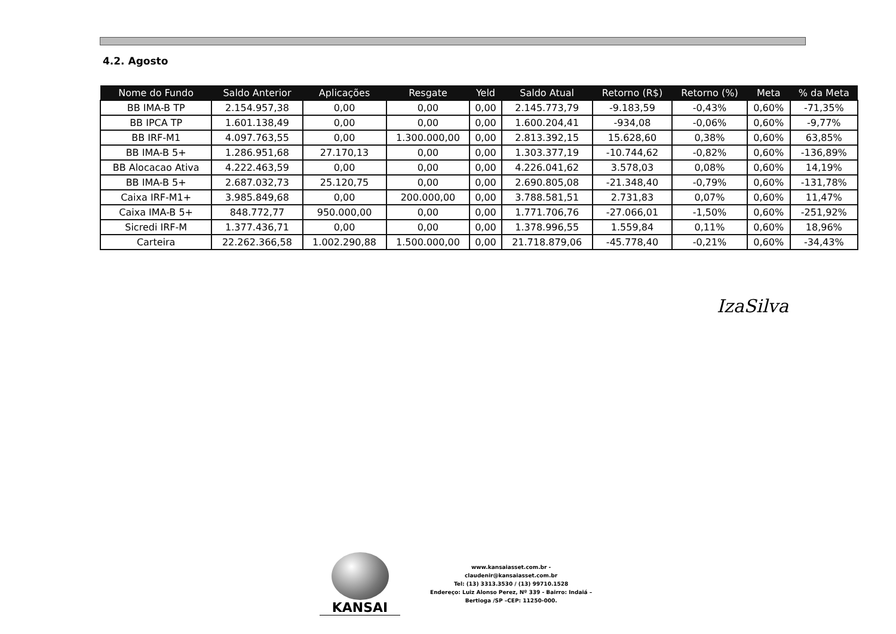4.2. Agosto
| Nome do Fundo | Saldo Anterior | Aplicações | Resgate | Yeld | Saldo Atual | Retorno (R$) | Retorno (%) | Meta | % da Meta |
| --- | --- | --- | --- | --- | --- | --- | --- | --- | --- |
| BB IMA-B TP | 2.154.957,38 | 0,00 | 0,00 | 0,00 | 2.145.773,79 | -9.183,59 | -0,43% | 0,60% | -71,35% |
| BB IPCA TP | 1.601.138,49 | 0,00 | 0,00 | 0,00 | 1.600.204,41 | -934,08 | -0,06% | 0,60% | -9,77% |
| BB IRF-M1 | 4.097.763,55 | 0,00 | 1.300.000,00 | 0,00 | 2.813.392,15 | 15.628,60 | 0,38% | 0,60% | 63,85% |
| BB IMA-B 5+ | 1.286.951,68 | 27.170,13 | 0,00 | 0,00 | 1.303.377,19 | -10.744,62 | -0,82% | 0,60% | -136,89% |
| BB Alocacao Ativa | 4.222.463,59 | 0,00 | 0,00 | 0,00 | 4.226.041,62 | 3.578,03 | 0,08% | 0,60% | 14,19% |
| BB IMA-B 5+ | 2.687.032,73 | 25.120,75 | 0,00 | 0,00 | 2.690.805,08 | -21.348,40 | -0,79% | 0,60% | -131,78% |
| Caixa IRF-M1+ | 3.985.849,68 | 0,00 | 200.000,00 | 0,00 | 3.788.581,51 | 2.731,83 | 0,07% | 0,60% | 11,47% |
| Caixa IMA-B 5+ | 848.772,77 | 950.000,00 | 0,00 | 0,00 | 1.771.706,76 | -27.066,01 | -1,50% | 0,60% | -251,92% |
| Sicredi IRF-M | 1.377.436,71 | 0,00 | 0,00 | 0,00 | 1.378.996,55 | 1.559,84 | 0,11% | 0,60% | 18,96% |
| Carteira | 22.262.366,58 | 1.002.290,88 | 1.500.000,00 | 0,00 | 21.718.879,06 | -45.778,40 | -0,21% | 0,60% | -34,43% |
IzaSilva
KANSAI
www.kansaiasset.com.br -
claudenir@kansaiasset.com.br
Tel: (13) 3313.3530 / (13) 99710.1528
Endereço: Luiz Alonso Perez, Nº 339 - Bairro: Indaiá –
Bertioga /SP –CEP: 11250-000.